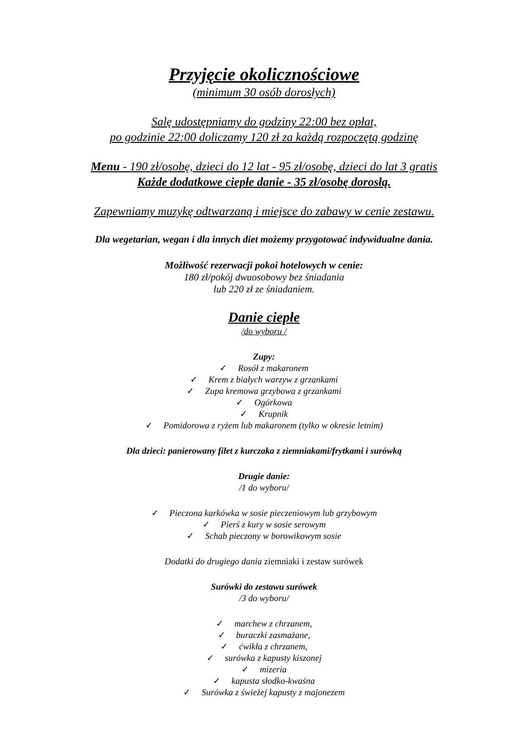Przyjęcie okolicznościowe
(minimum 30 osób dorosłych)
Salę udostępniamy do godziny 22:00 bez opłat,
po godzinie 22:00 doliczamy 120 zł za każdą rozpoczętą godzinę
Menu - 190 zł/osobę, dzieci do 12 lat - 95 zł/osobę, dzieci do lat 3 gratis
Każde dodatkowe ciepłe danie - 35 zł/osobę dorosłą.
Zapewniamy muzykę odtwarzaną i miejsce do zabawy w cenie zestawu.
Dla wegetarian, wegan i dla innych diet możemy przygotować indywidualne dania.
Możliwość rezerwacji pokoi hotelowych w cenie:
180 zł/pokój dwuosobowy bez śniadania
lub 220 zł ze śniadaniem.
Danie ciepłe
/do wyboru /
Zupy:
✓ Rosół z makaronem
✓ Krem z białych warzyw z grzankami
✓ Zupa kremowa grzybowa z grzankami
✓ Ogórkowa
✓ Krupnik
✓ Pomidorowa z ryżem lub makaronem (tylko w okresie letnim)
Dla dzieci: panierowany filet z kurczaka z ziemniakami/frytkami i surówką
Drugie danie:
/1 do wyboru/
✓ Pieczona karkówka w sosie pieczeniowym lub grzybowym
✓ Pierś z kury w sosie serowym
✓ Schab pieczony w borowikowym sosie
Dodatki do drugiego dania ziemniaki i zestaw surówek
Surówki do zestawu surówek
/3 do wyboru/
✓ marchew z chrzanem,
✓ buraczki zasmażane,
✓ ćwikła z chrzanem,
✓ surówka z kapusty kiszonej
✓ mizeria
✓ kapusta słodko-kwaśna
✓ Surówka z świeżej kapusty z majonezem